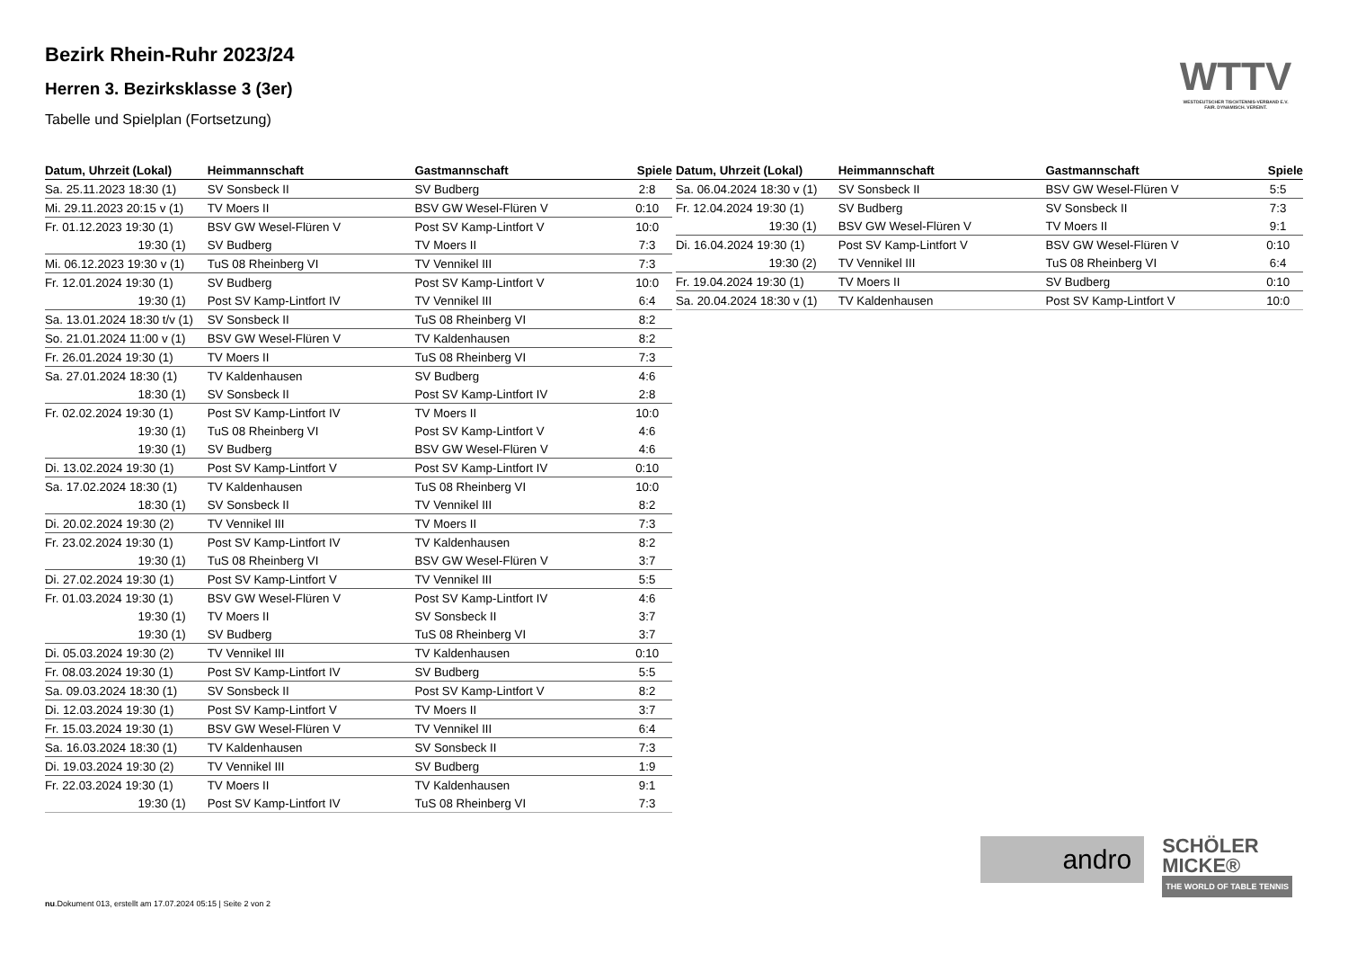WTTV
WESTDEUTSCHER TISCHTENNIS-VERBAND E.V.
FAIR. DYNAMISCH. VEREINT.
Bezirk Rhein-Ruhr 2023/24
Herren 3. Bezirksklasse 3 (3er)
Tabelle und Spielplan (Fortsetzung)
| Datum, Uhrzeit (Lokal) | Heimmannschaft | Gastmannschaft | Spiele |
| --- | --- | --- | --- |
| Sa. 25.11.2023 18:30 (1) | SV Sonsbeck II | SV Budberg | 2:8 |
| Mi. 29.11.2023 20:15 v (1) | TV Moers II | BSV GW Wesel-Flüren V | 0:10 |
| Fr. 01.12.2023 19:30 (1) | BSV GW Wesel-Flüren V | Post SV Kamp-Lintfort V | 10:0 |
| 19:30 (1) | SV Budberg | TV Moers II | 7:3 |
| Mi. 06.12.2023 19:30 v (1) | TuS 08 Rheinberg VI | TV Vennikel III | 7:3 |
| Fr. 12.01.2024 19:30 (1) | SV Budberg | Post SV Kamp-Lintfort V | 10:0 |
| 19:30 (1) | Post SV Kamp-Lintfort IV | TV Vennikel III | 6:4 |
| Sa. 13.01.2024 18:30 t/v (1) | SV Sonsbeck II | TuS 08 Rheinberg VI | 8:2 |
| So. 21.01.2024 11:00 v (1) | BSV GW Wesel-Flüren V | TV Kaldenhausen | 8:2 |
| Fr. 26.01.2024 19:30 (1) | TV Moers II | TuS 08 Rheinberg VI | 7:3 |
| Sa. 27.01.2024 18:30 (1) | TV Kaldenhausen | SV Budberg | 4:6 |
| 18:30 (1) | SV Sonsbeck II | Post SV Kamp-Lintfort IV | 2:8 |
| Fr. 02.02.2024 19:30 (1) | Post SV Kamp-Lintfort IV | TV Moers II | 10:0 |
| 19:30 (1) | TuS 08 Rheinberg VI | Post SV Kamp-Lintfort V | 4:6 |
| 19:30 (1) | SV Budberg | BSV GW Wesel-Flüren V | 4:6 |
| Di. 13.02.2024 19:30 (1) | Post SV Kamp-Lintfort V | Post SV Kamp-Lintfort IV | 0:10 |
| Sa. 17.02.2024 18:30 (1) | TV Kaldenhausen | TuS 08 Rheinberg VI | 10:0 |
| 18:30 (1) | SV Sonsbeck II | TV Vennikel III | 8:2 |
| Di. 20.02.2024 19:30 (2) | TV Vennikel III | TV Moers II | 7:3 |
| Fr. 23.02.2024 19:30 (1) | Post SV Kamp-Lintfort IV | TV Kaldenhausen | 8:2 |
| 19:30 (1) | TuS 08 Rheinberg VI | BSV GW Wesel-Flüren V | 3:7 |
| Di. 27.02.2024 19:30 (1) | Post SV Kamp-Lintfort V | TV Vennikel III | 5:5 |
| Fr. 01.03.2024 19:30 (1) | BSV GW Wesel-Flüren V | Post SV Kamp-Lintfort IV | 4:6 |
| 19:30 (1) | TV Moers II | SV Sonsbeck II | 3:7 |
| 19:30 (1) | SV Budberg | TuS 08 Rheinberg VI | 3:7 |
| Di. 05.03.2024 19:30 (2) | TV Vennikel III | TV Kaldenhausen | 0:10 |
| Fr. 08.03.2024 19:30 (1) | Post SV Kamp-Lintfort IV | SV Budberg | 5:5 |
| Sa. 09.03.2024 18:30 (1) | SV Sonsbeck II | Post SV Kamp-Lintfort V | 8:2 |
| Di. 12.03.2024 19:30 (1) | Post SV Kamp-Lintfort V | TV Moers II | 3:7 |
| Fr. 15.03.2024 19:30 (1) | BSV GW Wesel-Flüren V | TV Vennikel III | 6:4 |
| Sa. 16.03.2024 18:30 (1) | TV Kaldenhausen | SV Sonsbeck II | 7:3 |
| Di. 19.03.2024 19:30 (2) | TV Vennikel III | SV Budberg | 1:9 |
| Fr. 22.03.2024 19:30 (1) | TV Moers II | TV Kaldenhausen | 9:1 |
| 19:30 (1) | Post SV Kamp-Lintfort IV | TuS 08 Rheinberg VI | 7:3 |
| Datum, Uhrzeit (Lokal) | Heimmannschaft | Gastmannschaft | Spiele |
| --- | --- | --- | --- |
| Sa. 06.04.2024 18:30 v (1) | SV Sonsbeck II | BSV GW Wesel-Flüren V | 5:5 |
| Fr. 12.04.2024 19:30 (1) | SV Budberg | SV Sonsbeck II | 7:3 |
| 19:30 (1) | BSV GW Wesel-Flüren V | TV Moers II | 9:1 |
| Di. 16.04.2024 19:30 (1) | Post SV Kamp-Lintfort V | BSV GW Wesel-Flüren V | 0:10 |
| 19:30 (2) | TV Vennikel III | TuS 08 Rheinberg VI | 6:4 |
| Fr. 19.04.2024 19:30 (1) | TV Moers II | SV Budberg | 0:10 |
| Sa. 20.04.2024 18:30 v (1) | TV Kaldenhausen | Post SV Kamp-Lintfort V | 10:0 |
andro
SCHÖLER
MICKE®
THE WORLD OF TABLE TENNIS
nu.Dokument 013, erstellt am 17.07.2024 05:15 | Seite 2 von 2